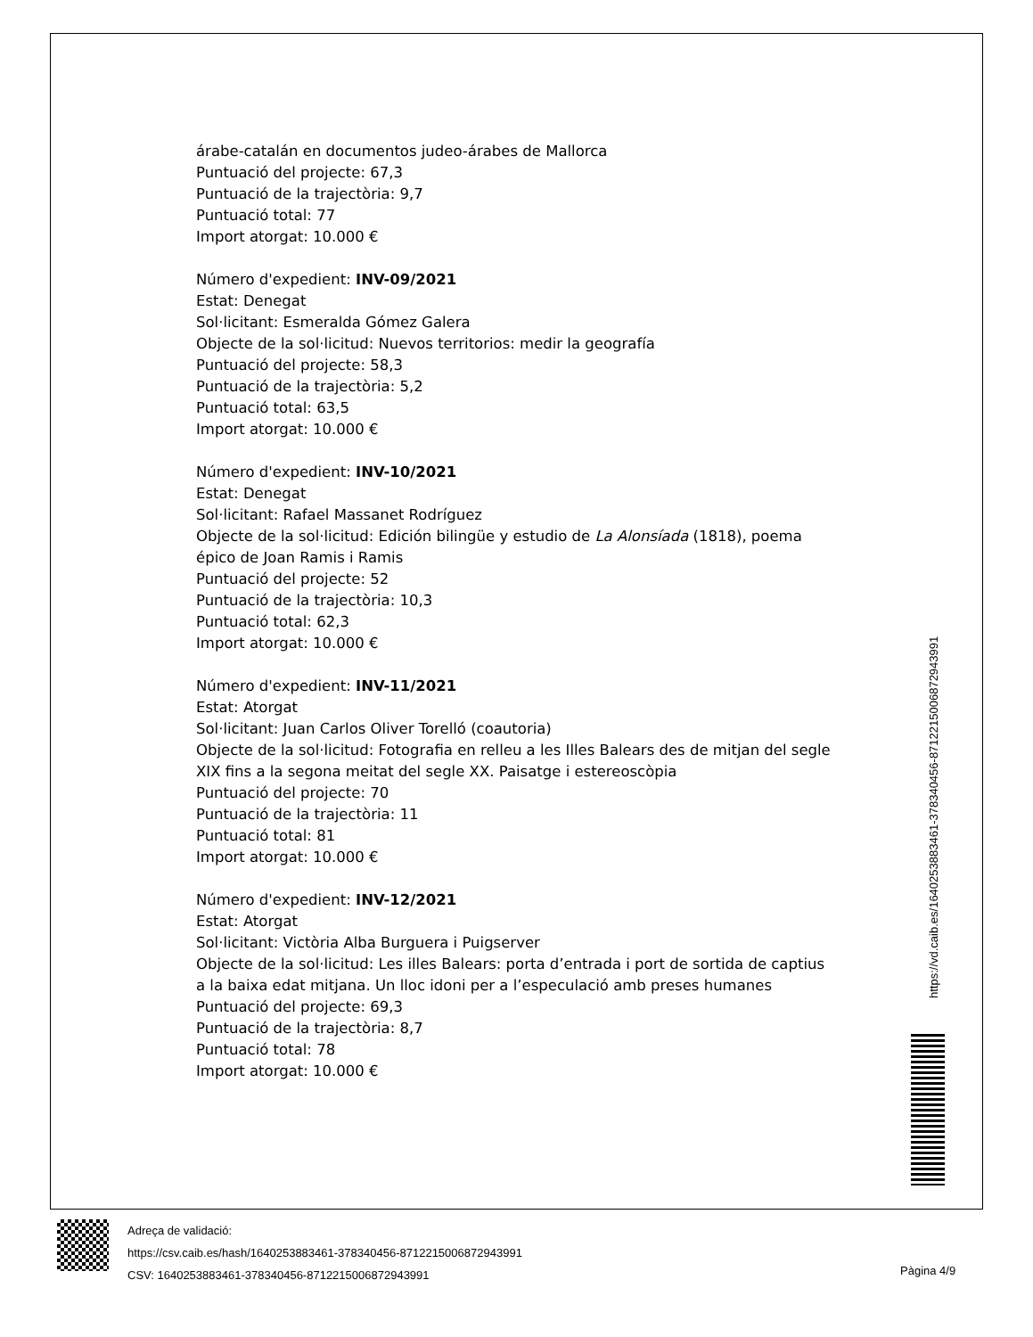árabe-catalán en documentos judeo-árabes de Mallorca
Puntuació del projecte: 67,3
Puntuació de la trajectòria: 9,7
Puntuació total: 77
Import atorgat: 10.000 €
Número d'expedient: INV-09/2021
Estat: Denegat
Sol·licitant: Esmeralda Gómez Galera
Objecte de la sol·licitud: Nuevos territorios: medir la geografía
Puntuació del projecte: 58,3
Puntuació de la trajectòria: 5,2
Puntuació total: 63,5
Import atorgat: 10.000 €
Número d'expedient: INV-10/2021
Estat: Denegat
Sol·licitant: Rafael Massanet Rodríguez
Objecte de la sol·licitud: Edición bilingüe y estudio de La Alonsíada (1818), poema épico de Joan Ramis i Ramis
Puntuació del projecte: 52
Puntuació de la trajectòria: 10,3
Puntuació total: 62,3
Import atorgat: 10.000 €
Número d'expedient: INV-11/2021
Estat: Atorgat
Sol·licitant: Juan Carlos Oliver Torelló (coautoria)
Objecte de la sol·licitud: Fotografia en relleu a les Illes Balears des de mitjan del segle XIX fins a la segona meitat del segle XX. Paisatge i estereoscòpia
Puntuació del projecte: 70
Puntuació de la trajectòria: 11
Puntuació total: 81
Import atorgat: 10.000 €
Número d'expedient: INV-12/2021
Estat: Atorgat
Sol·licitant: Victòria Alba Burguera i Puigserver
Objecte de la sol·licitud: Les illes Balears: porta d’entrada i port de sortida de captius a la baixa edat mitjana. Un lloc idoni per a l’especulació amb preses humanes
Puntuació del projecte: 69,3
Puntuació de la trajectòria: 8,7
Puntuació total: 78
Import atorgat: 10.000 €
https://vd.caib.es/1640253883461-378340456-8712215006872943991
Adreça de validació:
https://csv.caib.es/hash/1640253883461-378340456-8712215006872943991
CSV: 1640253883461-378340456-8712215006872943991
Pàgina 4/9